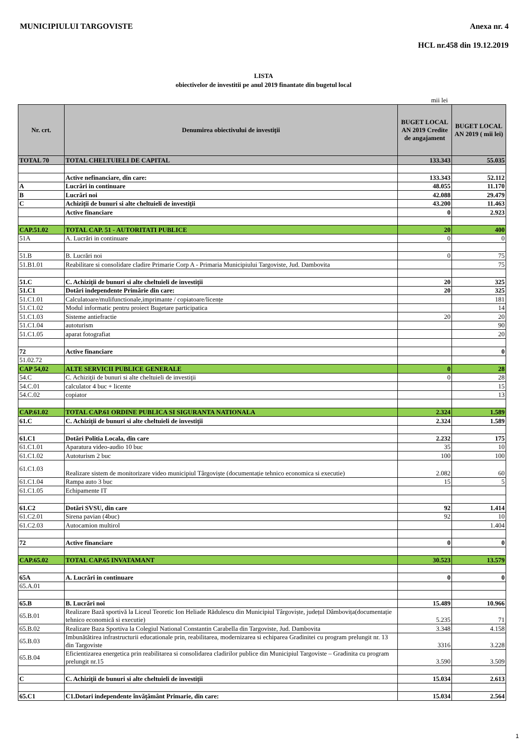MUNICIPIULUI TARGOVISTE Anexa nr. 4
HCL nr.458 din 19.12.2019
LISTA
obiectivelor de investitii pe anul 2019 finantate din bugetul local
mii lei
| Nr. crt. | Denumirea obiectivului de investiţii | BUGET LOCAL AN 2019 Credite de angajament | BUGET LOCAL AN 2019 ( mii lei) |
| --- | --- | --- | --- |
| TOTAL 70 | TOTAL CHELTUIELI DE CAPITAL | 133.343 | 55.035 |
| | Active nefinanciare, din care: | 133.343 | 52.112 |
| A | Lucrări in continuare | 48.055 | 11.170 |
| B | Lucrări noi | 42.088 | 29.479 |
| C | Achiziţii de bunuri si alte cheltuieli de investiţii | 43.200 | 11.463 |
| | Active financiare | 0 | 2.923 |
| CAP.51.02 | TOTAL CAP. 51 - AUTORITATI PUBLICE | 20 | 400 |
| 51A | A. Lucrări in continuare | 0 | 0 |
| 51.B | B. Lucrări noi | 0 | 75 |
| 51.B1.01 | Reabilitare si consolidare cladire Primarie Corp A - Primaria Municipiului Targoviste, Jud. Dambovita | | 75 |
| 51.C | C. Achiziţii de bunuri si alte cheltuieli de investiţii | 20 | 325 |
| 51.C1 | Dotări independente Primărie din care: | 20 | 325 |
| 51.C1.01 | Calculatoare/mulifunctionale,imprimante / copiatoare/licențe | | 181 |
| 51.C1.02 | Modul informatic pentru proiect Bugetare participatica | | 14 |
| 51.C1.03 | Sisteme antiefractie | 20 | 20 |
| 51.C1.04 | autoturism | | 90 |
| 51.C1.05 | aparat fotografiat | | 20 |
| 72 | Active financiare | | 0 |
| 51.02.72 | | | |
| CAP 54,02 | ALTE SERVICII PUBLICE GENERALE | 0 | 28 |
| 54.C | C. Achiziţii de bunuri si alte cheltuieli de investiţii | 0 | 28 |
| 54.C.01 | calculator 4 buc + licente | | 15 |
| 54.C.02 | copiator | | 13 |
| CAP.61.02 | TOTAL CAP.61 ORDINE PUBLICA SI SIGURANTA NATIONALA | 2.324 | 1.589 |
| 61.C | C. Achiziţii de bunuri si alte cheltuieli de investiţii | 2.324 | 1.589 |
| 61.C1 | Dotări Politia Locala, din care | 2.232 | 175 |
| 61.C1.01 | Aparatura video-audio 10 buc | 35 | 10 |
| 61.C1.02 | Autoturism 2 buc | 100 | 100 |
| 61.C1.03 | Realizare sistem de monitorizare video municipiul Târgoviște (documentație tehnico economica si executie) | 2.082 | 60 |
| 61.C1.04 | Rampa auto 3 buc | 15 | 5 |
| 61.C1.05 | Echipamente IT | | |
| 61.C2 | Dotări SVSU, din care | 92 | 1.414 |
| 61.C2.01 | Sirena pavian (4buc) | 92 | 10 |
| 61.C2.03 | Autocamion multirol | | 1.404 |
| 72 | Active financiare | 0 | 0 |
| CAP.65.02 | TOTAL CAP.65 INVATAMANT | 30.523 | 13.579 |
| 65A | A. Lucrări in continuare | 0 | 0 |
| 65.A.01 | | | |
| 65.B | B. Lucrări noi | 15.489 | 10.966 |
| 65.B.01 | Realizare Bază sportivă la Liceul Teoretic Ion Heliade Rădulescu din Municipiul Târgoviște, județul Dâmbovița(documentație tehnico economică si executie) | 5.235 | 71 |
| 65.B.02 | Realizare Baza Sportiva la Colegiul National Constantin Carabella din Targoviste, Jud. Dambovita | 3.348 | 4.158 |
| 65.B.03 | Imbunătătirea infrastructurii educationale prin, reabilitarea, modernizarea si echiparea Gradinitei cu program prelungit nr. 13 din Targoviste | 3316 | 3.228 |
| 65.B.04 | Eficientizarea energetica prin reabilitarea si consolidarea cladirilor publice din Municipiul Targoviste – Gradinita cu program prelungit nr.15 | 3.590 | 3.509 |
| C | C. Achiziţii de bunuri si alte cheltuieli de investiţii | 15.034 | 2.613 |
| 65.C1 | C1.Dotari independente învățământ Primarie, din care: | 15.034 | 2.564 |
1